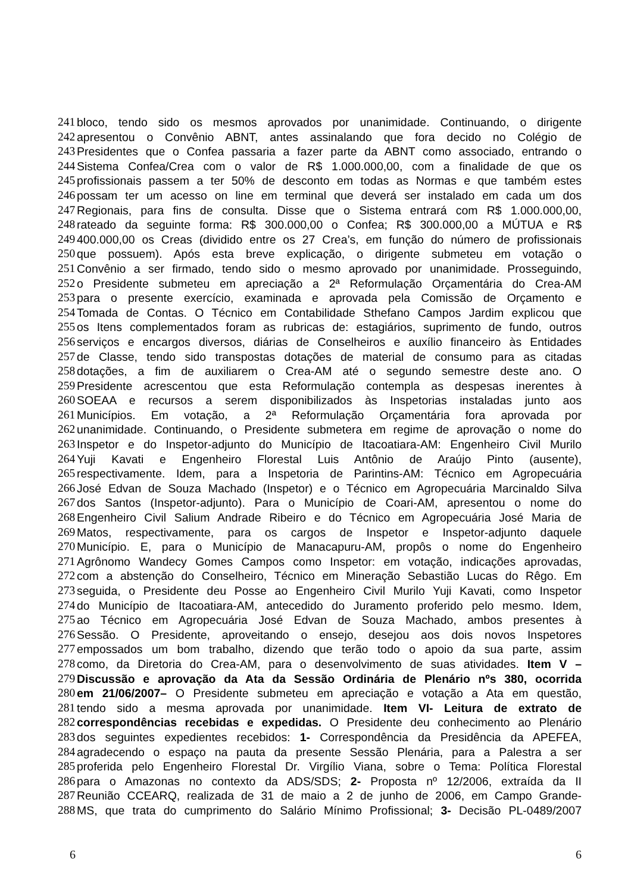241 bloco, tendo sido os mesmos aprovados por unanimidade. Continuando, o dirigente
242 apresentou o Convênio ABNT, antes assinalando que fora decido no Colégio de
243 Presidentes que o Confea passaria a fazer parte da ABNT como associado, entrando o
244 Sistema Confea/Crea com o valor de R$ 1.000.000,00, com a finalidade de que os
245 profissionais passem a ter 50% de desconto em todas as Normas e que também estes
246 possam ter um acesso on line em terminal que deverá ser instalado em cada um dos
247 Regionais, para fins de consulta. Disse que o Sistema entrará com R$ 1.000.000,00,
248 rateado da seguinte forma: R$ 300.000,00 o Confea; R$ 300.000,00 a MÚTUA e R$
249 400.000,00 os Creas (dividido entre os 27 Crea’s, em função do número de profissionais
250 que possuem). Após esta breve explicação, o dirigente submeteu em votação o
251 Convênio a ser firmado, tendo sido o mesmo aprovado por unanimidade. Prosseguindo,
252 o Presidente submeteu em apreciação a 2ª Reformulação Orçamentária do Crea-AM
253 para o presente exercício, examinada e aprovada pela Comissão de Orçamento e
254 Tomada de Contas. O Técnico em Contabilidade Sthefano Campos Jardim explicou que
255 os Itens complementados foram as rubricas de: estagiários, suprimento de fundo, outros
256 serviços e encargos diversos, diárias de Conselheiros e auxílio financeiro às Entidades
257 de Classe, tendo sido transpostas dotações de material de consumo para as citadas
258 dotações, a fim de auxiliarem o Crea-AM até o segundo semestre deste ano. O
259 Presidente acrescentou que esta Reformulação contempla as despesas inerentes à
260 SOEAA e recursos a serem disponibilizados às Inspetorias instaladas junto aos
261 Municípios. Em votação, a 2ª Reformulação Orçamentária fora aprovada por
262 unanimidade. Continuando, o Presidente submetera em regime de aprovação o nome do
263 Inspetor e do Inspetor-adjunto do Município de Itacoatiara-AM: Engenheiro Civil Murilo
264 Yuji Kavati e Engenheiro Florestal Luis Antônio de Araújo Pinto (ausente),
265 respectivamente. Idem, para a Inspetoria de Parintins-AM: Técnico em Agropecuária
266 José Edvan de Souza Machado (Inspetor) e o Técnico em Agropecuária Marcinaldo Silva
267 dos Santos (Inspetor-adjunto). Para o Município de Coari-AM, apresentou o nome do
268 Engenheiro Civil Salium Andrade Ribeiro e do Técnico em Agropecuária José Maria de
269 Matos, respectivamente, para os cargos de Inspetor e Inspetor-adjunto daquele
270 Município. E, para o Município de Manacapuru-AM, propôs o nome do Engenheiro
271 Agrônomo Wandecy Gomes Campos como Inspetor: em votação, indicações aprovadas,
272 com a abstenção do Conselheiro, Técnico em Mineração Sebastião Lucas do Rêgo. Em
273 seguida, o Presidente deu Posse ao Engenheiro Civil Murilo Yuji Kavati, como Inspetor
274 do Município de Itacoatiara-AM, antecedido do Juramento proferido pelo mesmo. Idem,
275 ao Técnico em Agropecuária José Edvan de Souza Machado, ambos presentes à
276 Sessão. O Presidente, aproveitando o ensejo, desejou aos dois novos Inspetores
277 empossados um bom trabalho, dizendo que terão todo o apoio da sua parte, assim
278 como, da Diretoria do Crea-AM, para o desenvolvimento de suas atividades. Item V –
279 Discussão e aprovação da Ata da Sessão Ordinária de Plenário nºs 380, ocorrida
280 em 21/06/2007– O Presidente submeteu em apreciação e votação a Ata em questão,
281 tendo sido a mesma aprovada por unanimidade. Item VI- Leitura de extrato de
282 correspondências recebidas e expedidas. O Presidente deu conhecimento ao Plenário
283 dos seguintes expedientes recebidos: 1- Correspondência da Presidência da APEFEA,
284 agradecendo o espaço na pauta da presente Sessão Plenária, para a Palestra a ser
285 proferida pelo Engenheiro Florestal Dr. Virgílio Viana, sobre o Tema: Política Florestal
286 para o Amazonas no contexto da ADS/SDS; 2- Proposta nº 12/2006, extraída da II
287 Reunião CCEARQ, realizada de 31 de maio a 2 de junho de 2006, em Campo Grande-
288 MS, que trata do cumprimento do Salário Mínimo Profissional; 3- Decisão PL-0489/2007
6 6